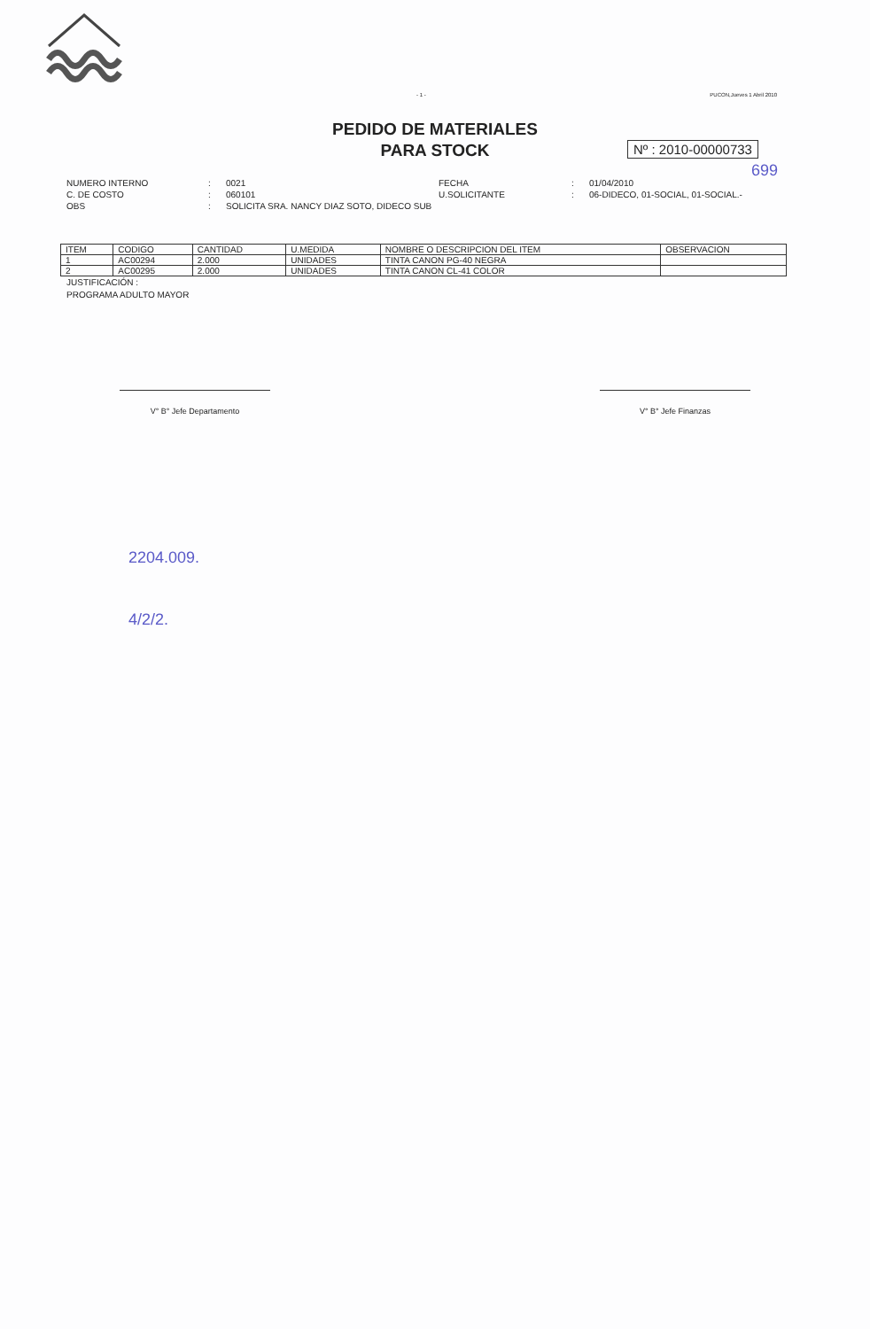- 1 - PUCON,Jueves 1 Abril 2010
PEDIDO DE MATERIALES
PARA STOCK
Nº : 2010-00000733
699
NUMERO INTERNO: 0021 FECHA: 01/04/2010 C. DE COSTO: 060101 U.SOLICITANTE: 06-DIDECO, 01-SOCIAL, 01-SOCIAL.- OBS: SOLICITA SRA. NANCY DIAZ SOTO, DIDECO SUB
| ITEM | CODIGO | CANTIDAD | U.MEDIDA | NOMBRE O DESCRIPCION DEL ITEM | OBSERVACION |
| --- | --- | --- | --- | --- | --- |
| 1 | AC00294 | 2.000 | UNIDADES | TINTA CANON PG-40 NEGRA | |
| 2 | AC00295 | 2.000 | UNIDADES | TINTA CANON CL-41 COLOR | |
JUSTIFICACIÓN :
PROGRAMA ADULTO MAYOR
V° B° Jefe Departamento V° B° Jefe Finanzas
2204.009.
4/2/2.